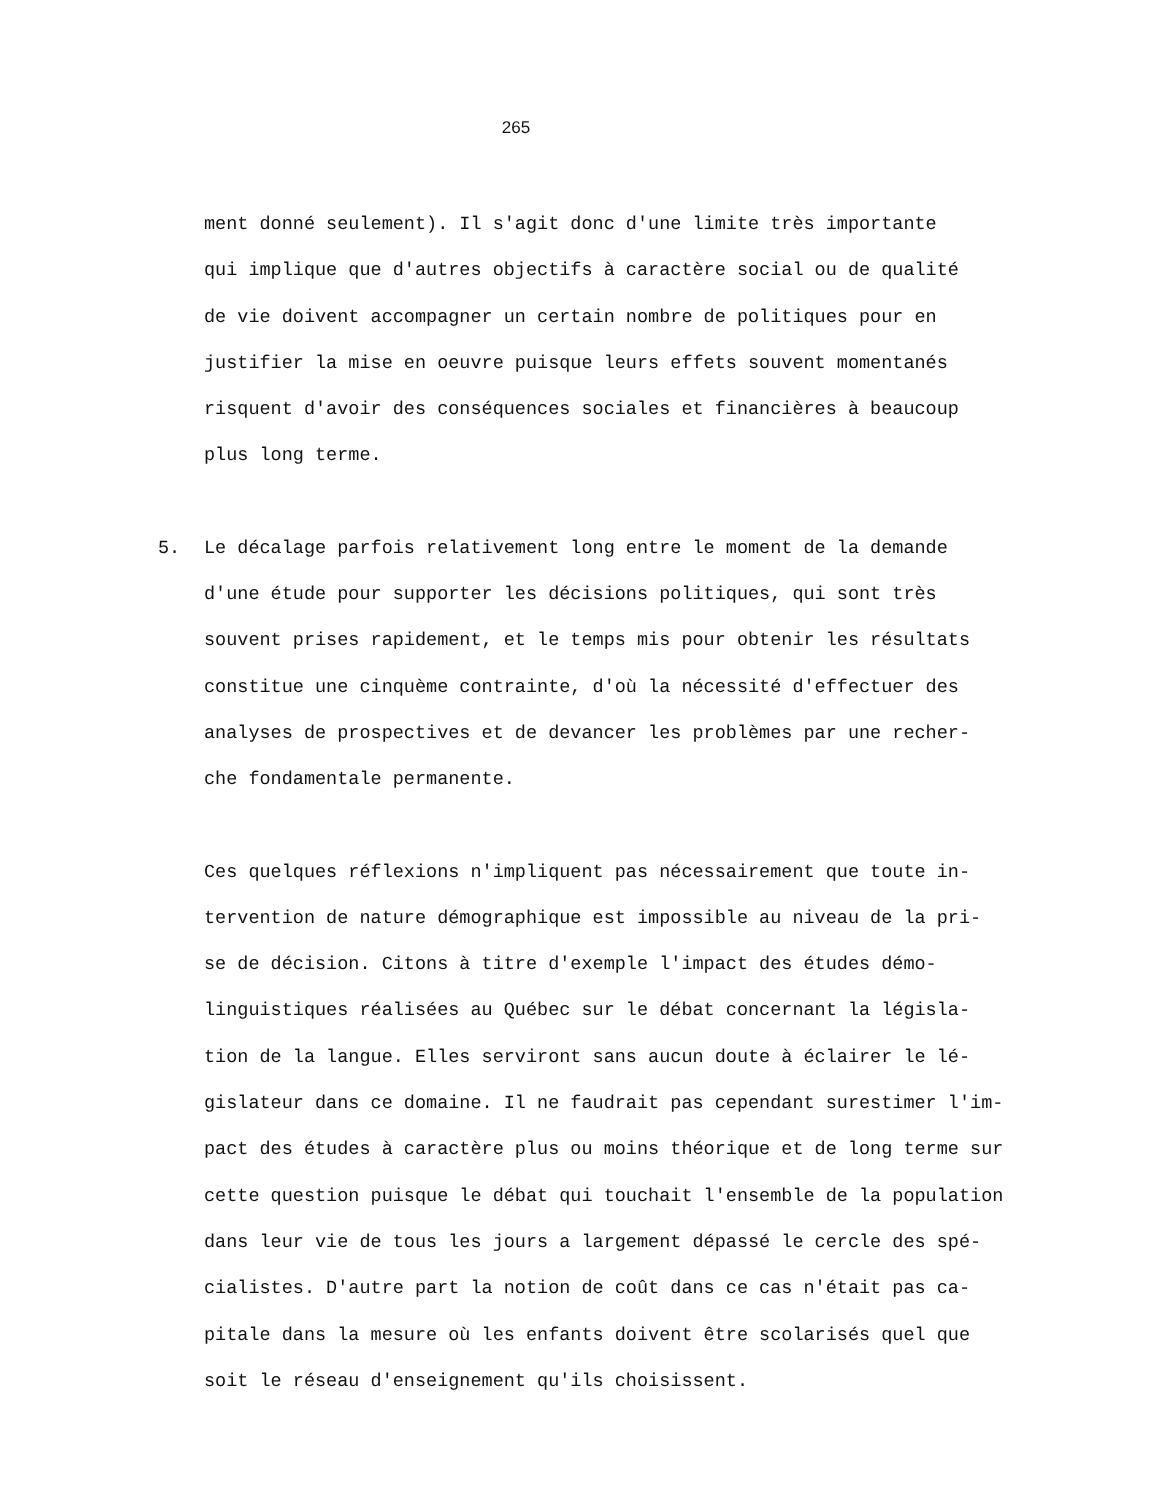265
ment donné seulement). Il s'agit donc d'une limite très importante
qui implique que d'autres objectifs à caractère social ou de qualité
de vie doivent accompagner un certain nombre de politiques pour en
justifier la mise en oeuvre puisque leurs effets souvent momentanés
risquent d'avoir des conséquences sociales et financières à beaucoup
plus long terme.
5.
Le décalage parfois relativement long entre le moment de la demande
d'une étude pour supporter les décisions politiques, qui sont très
souvent prises rapidement, et le temps mis pour obtenir les résultats
constitue une cinquème contrainte, d'où la nécessité d'effectuer des
analyses de prospectives et de devancer les problèmes par une recher-
che fondamentale permanente.
Ces quelques réflexions n'impliquent pas nécessairement que toute in-
tervention de nature démographique est impossible au niveau de la pri-
se de décision. Citons à titre d'exemple l'impact des études démo-
linguistiques réalisées au Québec sur le débat concernant la législa-
tion de la langue. Elles serviront sans aucun doute à éclairer le lé-
gislateur dans ce domaine. Il ne faudrait pas cependant surestimer l'im-
pact des études à caractère plus ou moins théorique et de long terme sur
cette question puisque le débat qui touchait l'ensemble de la population
dans leur vie de tous les jours a largement dépassé le cercle des spé-
cialistes. D'autre part la notion de coût dans ce cas n'était pas ca-
pitale dans la mesure où les enfants doivent être scolarisés quel que
soit le réseau d'enseignement qu'ils choisissent.